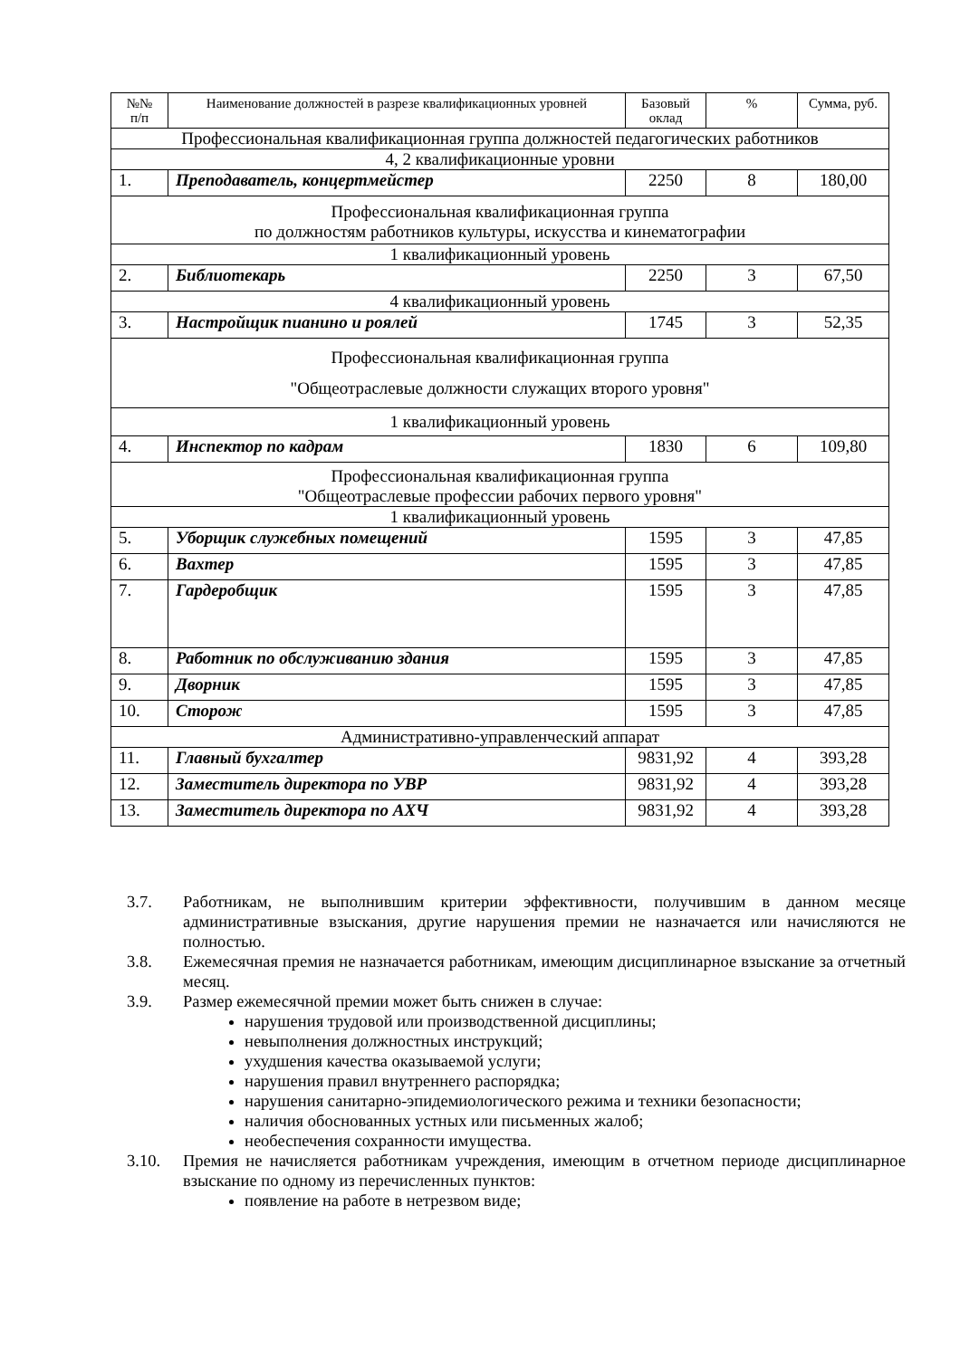| №№ п/п | Наименование должностей в разрезе квалификационных уровней | Базовый оклад | % | Сумма, руб. |
| --- | --- | --- | --- | --- |
| Профессиональная квалификационная группа должностей педагогических работников | | | | |
| 4, 2 квалификационные уровни | | | | |
| 1. | Преподаватель, концертмейстер | 2250 | 8 | 180,00 |
| Профессиональная квалификационная группа по должностям работников культуры, искусства и кинематографии | | | | |
| 1 квалификационный уровень | | | | |
| 2. | Библиотекарь | 2250 | 3 | 67,50 |
| 4 квалификационный уровень | | | | |
| 3. | Настройщик пианино и роялей | 1745 | 3 | 52,35 |
| Профессиональная квалификационная группа "Общеотраслевые должности служащих второго уровня" | | | | |
| 1 квалификационный уровень | | | | |
| 4. | Инспектор по кадрам | 1830 | 6 | 109,80 |
| Профессиональная квалификационная группа "Общеотраслевые профессии рабочих первого уровня" | | | | |
| 1 квалификационный уровень | | | | |
| 5. | Уборщик служебных помещений | 1595 | 3 | 47,85 |
| 6. | Вахтер | 1595 | 3 | 47,85 |
| 7. | Гардеробщик | 1595 | 3 | 47,85 |
| 8. | Работник по обслуживанию здания | 1595 | 3 | 47,85 |
| 9. | Дворник | 1595 | 3 | 47,85 |
| 10. | Сторож | 1595 | 3 | 47,85 |
| Административно-управленческий аппарат | | | | |
| 11. | Главный бухгалтер | 9831,92 | 4 | 393,28 |
| 12. | Заместитель директора по УВР | 9831,92 | 4 | 393,28 |
| 13. | Заместитель директора по АХЧ | 9831,92 | 4 | 393,28 |
3.7. Работникам, не выполнившим критерии эффективности, получившим в данном месяце административные взыскания, другие нарушения премии не назначается или начисляются не полностью.
3.8. Ежемесячная премия не назначается работникам, имеющим дисциплинарное взыскание за отчетный месяц.
3.9. Размер ежемесячной премии может быть снижен в случае:
нарушения трудовой или производственной дисциплины;
невыполнения должностных инструкций;
ухудшения качества оказываемой услуги;
нарушения правил внутреннего распорядка;
нарушения санитарно-эпидемиологического режима и техники безопасности;
наличия обоснованных устных или письменных жалоб;
необеспечения сохранности имущества.
3.10. Премия не начисляется работникам учреждения, имеющим в отчетном периоде дисциплинарное взыскание по одному из перечисленных пунктов:
появление на работе в нетрезвом виде;